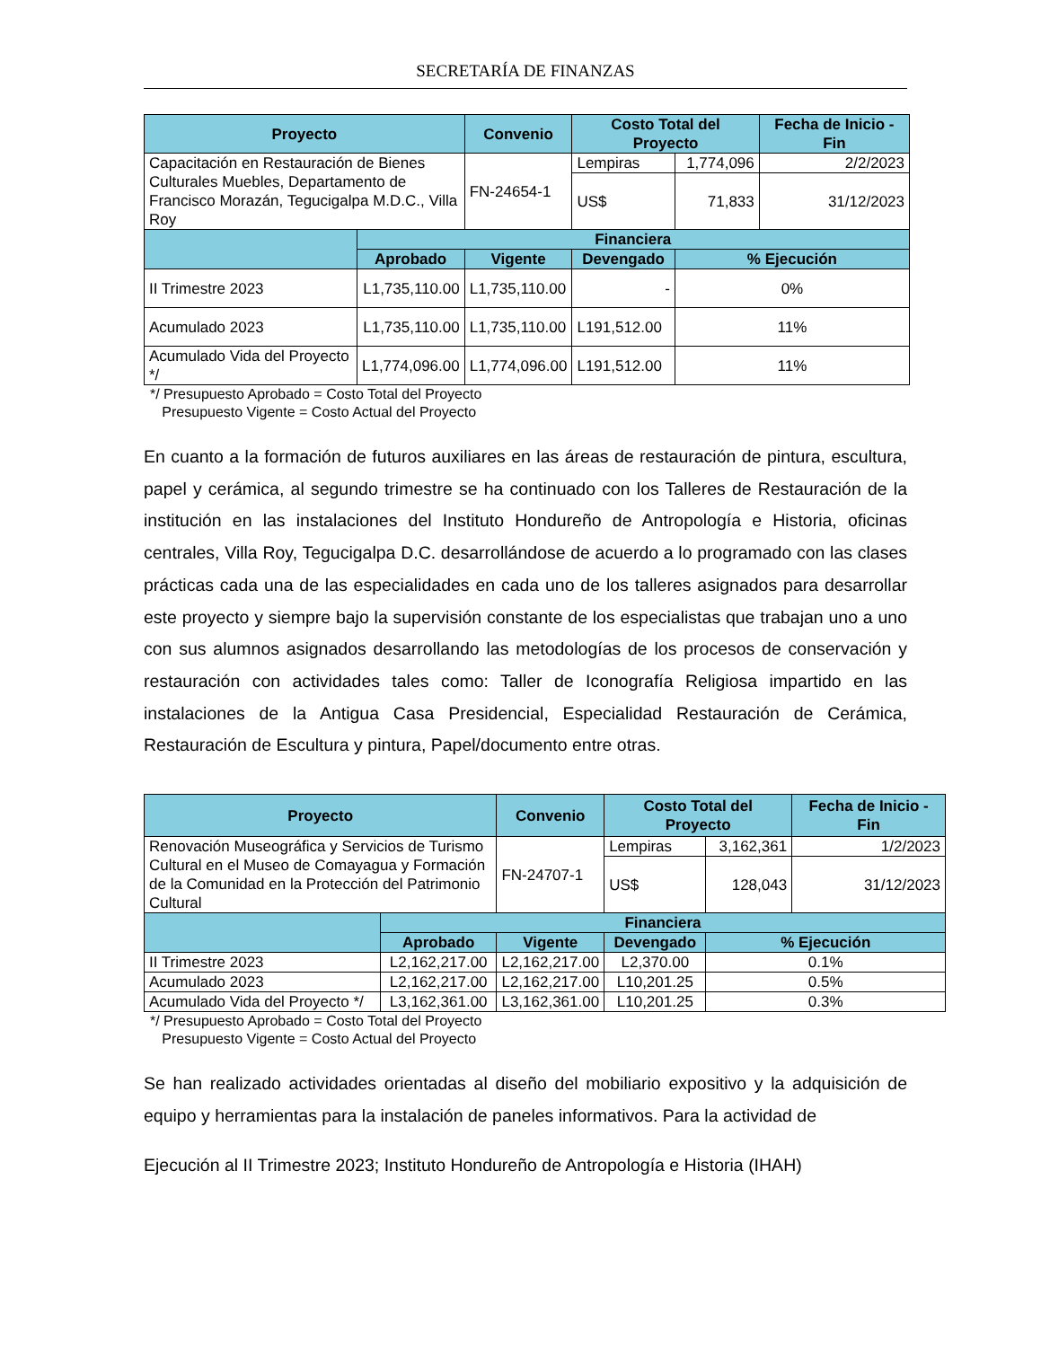SECRETARÍA DE FINANZAS
| Proyecto | | Convenio | Costo Total del Proyecto | | Fecha de Inicio - Fin |
| --- | --- | --- | --- | --- | --- |
| Capacitación en Restauración de Bienes Culturales Muebles, Departamento de Francisco Morazán, Tegucigalpa M.D.C., Villa Roy | | FN-24654-1 | Lempiras | 1,774,096 | 2/2/2023 |
| | | | US$ | 71,833 | 31/12/2023 |
| | Financiera | | | | |
| | Aprobado | Vigente | Devengado | % Ejecución | |
| II Trimestre 2023 | L1,735,110.00 | L1,735,110.00 | - | 0% | |
| Acumulado 2023 | L1,735,110.00 | L1,735,110.00 | L191,512.00 | 11% | |
| Acumulado Vida del Proyecto */ | L1,774,096.00 | L1,774,096.00 | L191,512.00 | 11% | |
*/ Presupuesto Aprobado = Costo Total del Proyecto
Presupuesto Vigente = Costo Actual del Proyecto
En cuanto a la formación de futuros auxiliares en las áreas de restauración de pintura, escultura, papel y cerámica, al segundo trimestre se ha continuado con los Talleres de Restauración de la institución en las instalaciones del Instituto Hondureño de Antropología e Historia, oficinas centrales, Villa Roy, Tegucigalpa D.C. desarrollándose de acuerdo a lo programado con las clases prácticas cada una de las especialidades en cada uno de los talleres asignados para desarrollar este proyecto y siempre bajo la supervisión constante de los especialistas que trabajan uno a uno con sus alumnos asignados desarrollando las metodologías de los procesos de conservación y restauración con actividades tales como: Taller de Iconografía Religiosa impartido en las instalaciones de la Antigua Casa Presidencial, Especialidad Restauración de Cerámica, Restauración de Escultura y pintura, Papel/documento entre otras.
| Proyecto | | Convenio | Costo Total del Proyecto | | Fecha de Inicio - Fin |
| --- | --- | --- | --- | --- | --- |
| Renovación Museográfica y Servicios de Turismo Cultural en el Museo de Comayagua y Formación de la Comunidad en la Protección del Patrimonio Cultural | | FN-24707-1 | Lempiras | 3,162,361 | 1/2/2023 |
| | | | US$ | 128,043 | 31/12/2023 |
| | Financiera | | | | |
| | Aprobado | Vigente | Devengado | % Ejecución | |
| II Trimestre 2023 | L2,162,217.00 | L2,162,217.00 | L2,370.00 | 0.1% | |
| Acumulado 2023 | L2,162,217.00 | L2,162,217.00 | L10,201.25 | 0.5% | |
| Acumulado Vida del Proyecto */ | L3,162,361.00 | L3,162,361.00 | L10,201.25 | 0.3% | |
*/ Presupuesto Aprobado = Costo Total del Proyecto
Presupuesto Vigente = Costo Actual del Proyecto
Se han realizado actividades orientadas al diseño del mobiliario expositivo y la adquisición de equipo y herramientas para la instalación de paneles informativos. Para la actividad de
Ejecución al II Trimestre 2023; Instituto Hondureño de Antropología e Historia (IHAH)